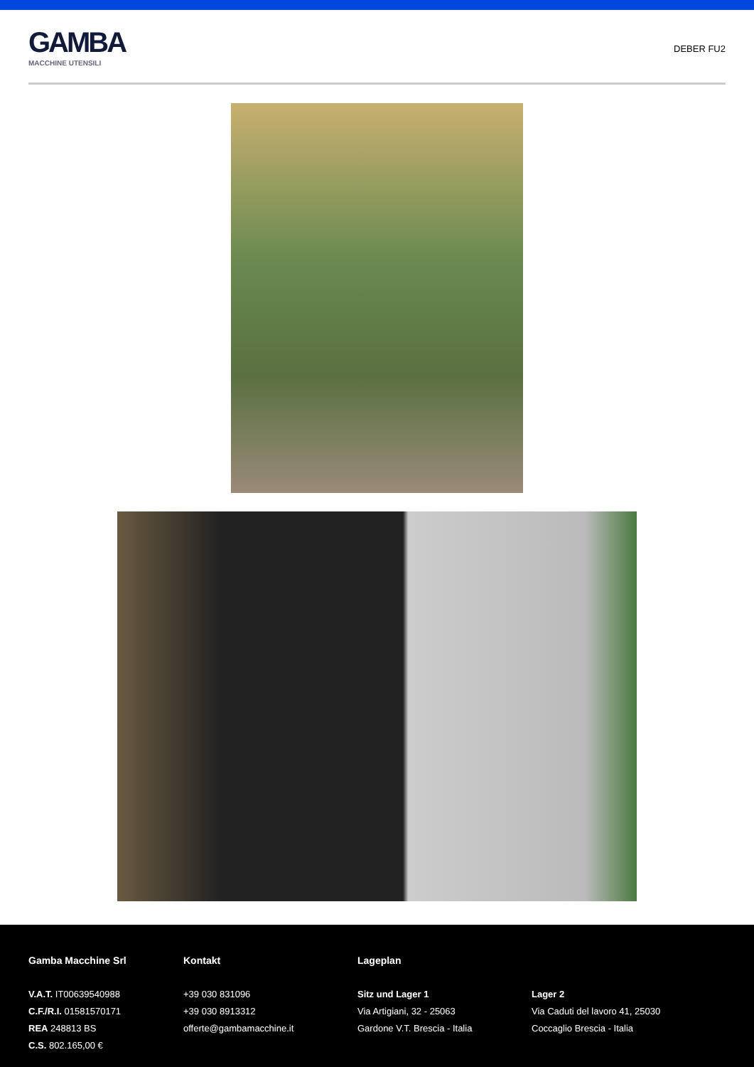GAMBA
MACCHINE UTENSILI
DEBER FU2
Gamba Macchine Srl
V.A.T. IT00639540988
C.F./R.I. 01581570171
REA 248813 BS
C.S. 802.165,00 €
Kontakt
+39 030 831096
+39 030 8913312
offerte@gambamacchine.it
Lageplan
Sitz und Lager 1
Via Artigiani, 32 - 25063
Gardone V.T. Brescia - Italia
Lager 2
Via Caduti del lavoro 41, 25030
Coccaglio Brescia - Italia